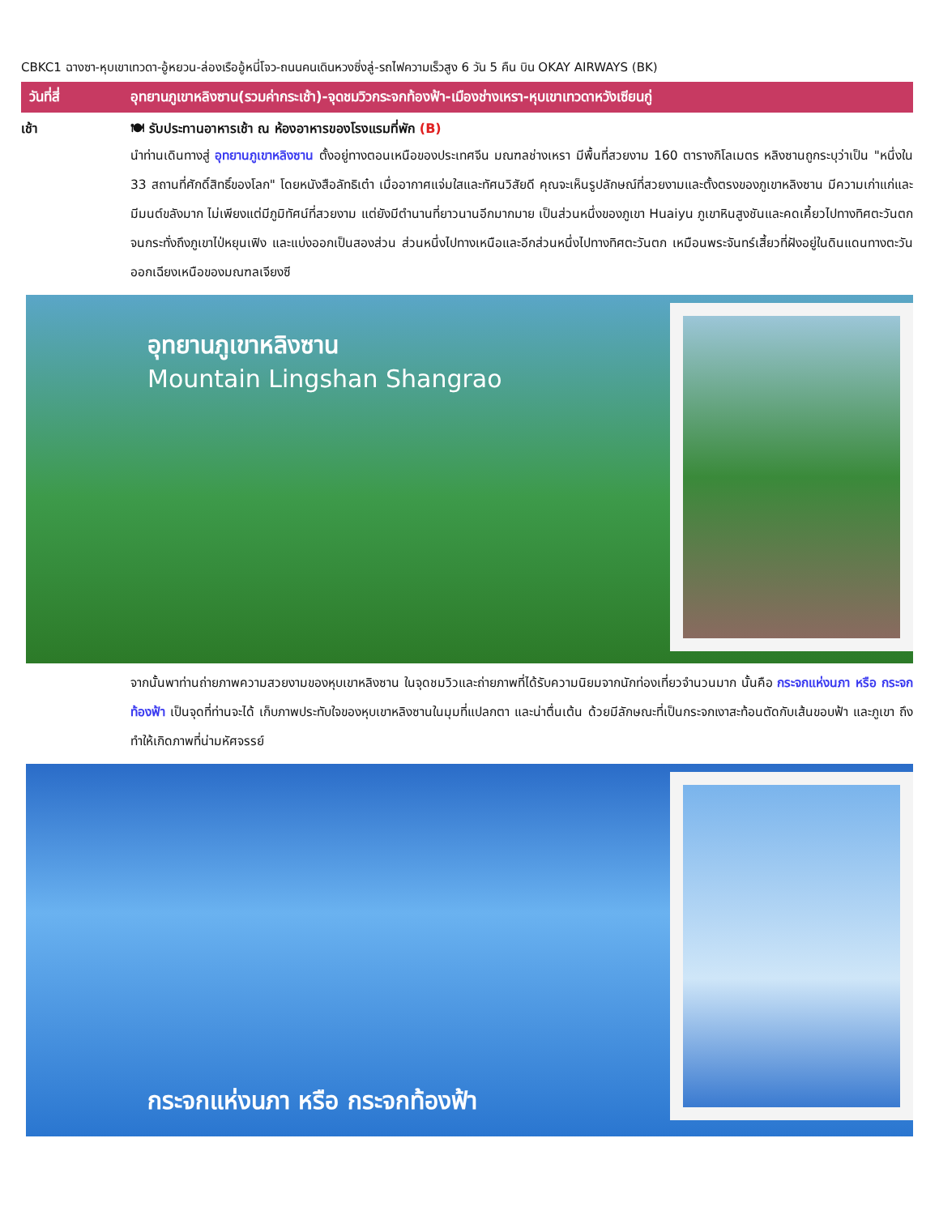CBKC1 ฉางซา-หุบเขาเทวดา-อู้หยวน-ล่องเรืออู้หนี่โจว-ถนนคนเดินหวงซิ่งลู่-รถไฟความเร็วสูง 6 วัน 5 คืน บิน OKAY AIRWAYS (BK)
วันที่สี่ อุทยานภูเขาหลิงซาน(รวมค่ากระเช้า)-จุดชมวิวกระจกท้องฟ้า-เมืองช่างเหรา-หุบเขาเทวดาหวังเซียนกู่
เช้า 🍽 รับประทานอาหารเช้า ณ ห้องอาหารของโรงแรมที่พัก (B)
นำท่านเดินทางสู่ อุทยานภูเขาหลิงซาน ตั้งอยู่ทางตอนเหนือของประเทศจีน มณฑลช่างเหรา มีพื้นที่สวยงาม 160 ตารางกิโลเมตร หลิงซานถูกระบุว่าเป็น "หนึ่งใน 33 สถานที่ศักดิ์สิทธิ์ของโลก" โดยหนังสือลัทธิเต๋า เมื่ออากาศแจ่มใสและทัศนวิสัยดี คุณจะเห็นรูปลักษณ์ที่สวยงามและตั้งตรงของภูเขาหลิงซาน มีความเก่าแก่และมีมนต์ขลังมาก ไม่เพียงแต่มีภูมิทัศน์ที่สวยงาม แต่ยังมีตำนานที่ยาวนานอีกมากมาย เป็นส่วนหนึ่งของภูเขา Huaiyu ภูเขาหินสูงชันและคดเคี้ยวไปทางทิศตะวันตกจนกระทั่งถึงภูเขาไป่หยุนเฟิง และแบ่งออกเป็นสองส่วน ส่วนหนึ่งไปทางเหนือและอีกส่วนหนึ่งไปทางทิศตะวันตก เหมือนพระจันทร์เสี้ยวที่ฝังอยู่ในดินแดนทางตะวันออกเฉียงเหนือของมณฑลเจียงซี
อุทยานภูเขาหลิงซาน
Mountain Lingshan Shangrao
จากนั้นพาท่านถ่ายภาพความสวยงามของหุบเขาหลิงซาน ในจุดชมวิวและถ่ายภาพที่ได้รับความนิยมจากนักท่องเที่ยวจำนวนมาก นั้นคือ กระจกแห่งนภา หรือ กระจกท้องฟ้า เป็นจุดที่ท่านจะได้ เก็บภาพประทับใจของหุบเขาหลิงซานในมุมที่แปลกตา และน่าตื่นเต้น ด้วยมีลักษณะที่เป็นกระจกเงาสะท้อนตัดกับเส้นขอบฟ้า และภูเขา ถึงทำให้เกิดภาพที่น่ามหัศจรรย์
กระจกแห่งนภา หรือ กระจกท้องฟ้า